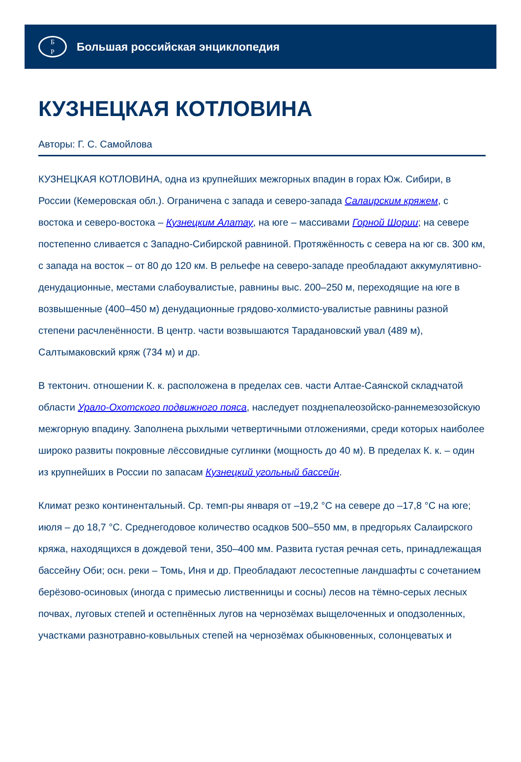Б
Р
Большая российская энциклопедия
КУЗНЕЦКАЯ КОТЛОВИНА
Авторы: Г. С. Самойлова
КУЗНЕЦКАЯ КОТЛОВИНА, одна из крупнейших межгорных впадин в горах Юж. Сибири, в России (Кемеровская обл.). Ограничена с запада и северо-запада Салаирским кряжем, с востока и северо-востока – Кузнецким Алатау, на юге – массивами Горной Шории; на севере постепенно сливается с Западно-Сибирской равниной. Протяжённость с севера на юг св. 300 км, с запада на восток – от 80 до 120 км. В рельефе на северо-западе преобладают аккумулятивно-денудационные, местами слабоувалистые, равнины выс. 200–250 м, переходящие на юге в возвышенные (400–450 м) денудационные грядово-холмисто-увалистые равнины разной степени расчленённости. В центр. части возвышаются Тарадановский увал (489 м), Салтымаковский кряж (734 м) и др.
В тектонич. отношении К. к. расположена в пределах сев. части Алтае-Саянской складчатой области Урало-Охотского подвижного пояса, наследует позднепалеозойско-раннемезозойскую межгорную впадину. Заполнена рыхлыми четвертичными отложениями, среди которых наиболее широко развиты покровные лёссовидные суглинки (мощность до 40 м). В пределах К. к. – один из крупнейших в России по запасам Кузнецкий угольный бассейн.
Климат резко континентальный. Ср. темп-ры января от –19,2 °C на севере до –17,8 °C на юге; июля – до 18,7 °C. Среднегодовое количество осадков 500–550 мм, в предгорьях Салаирского кряжа, находящихся в дождевой тени, 350–400 мм. Развита густая речная сеть, принадлежащая бассейну Оби; осн. реки – Томь, Иня и др. Преобладают лесостепные ландшафты с сочетанием берёзово-осиновых (иногда с примесью лиственницы и сосны) лесов на тёмно-серых лесных почвах, луговых степей и остепнённых лугов на чернозёмах выщелоченных и оподзоленных, участками разнотравно-ковыльных степей на чернозёмах обыкновенных, солонцеватых и